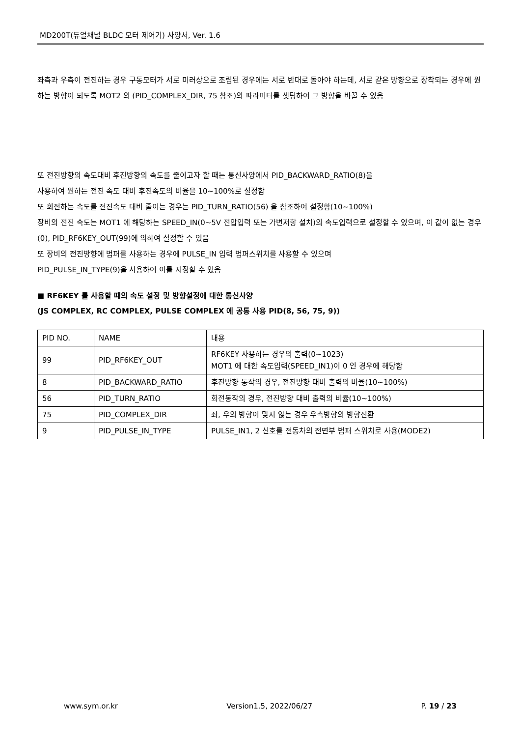MD200T(듀얼채널 BLDC 모터 제어기) 사양서, Ver. 1.6
좌측과 우측이 전진하는 경우 구동모터가 서로 미러상으로 조립된 경우에는 서로 반대로 돌아야 하는데, 서로 같은 방향으로 장착되는 경우에 원하는 방향이 되도록 MOT2 의 (PID_COMPLEX_DIR, 75 참조)의 파라미터를 셋팅하여 그 방향을 바꿀 수 있음
또 전진방향의 속도대비 후진방향의 속도를 줄이고자 할 때는 통신사양에서 PID_BACKWARD_RATIO(8)을
사용하여 원하는 전진 속도 대비 후진속도의 비율을 10~100%로 설정함
또 회전하는 속도를 전진속도 대비 줄이는 경우는 PID_TURN_RATIO(56) 을 참조하여 설정함(10~100%)
장비의 전진 속도는 MOT1 에 해당하는 SPEED_IN(0~5V 전압입력 또는 가변저항 설치)의 속도입력으로 설정할 수 있으며, 이 값이 없는 경우(0), PID_RF6KEY_OUT(99)에 의하여 설정할 수 있음
또 장비의 전진방향에 범퍼를 사용하는 경우에 PULSE_IN 입력 범퍼스위치를 사용할 수 있으며
PID_PULSE_IN_TYPE(9)을 사용하여 이를 지정할 수 있음
■ RF6KEY 를 사용할 때의 속도 설정 및 방향설정에 대한 통신사양
(JS COMPLEX, RC COMPLEX, PULSE COMPLEX 에 공통 사용 PID(8, 56, 75, 9))
| PID NO. | NAME | 내용 |
| 99 | PID_RF6KEY_OUT | RF6KEY 사용하는 경우의 출력(0~1023) MOT1 에 대한 속도입력(SPEED_IN1)이 0 인 경우에 해당함 |
| 8 | PID_BACKWARD_RATIO | 후진방향 동작의 경우, 전진방향 대비 출력의 비율(10~100%) |
| 56 | PID_TURN_RATIO | 회전동작의 경우, 전진방향 대비 출력의 비율(10~100%) |
| 75 | PID_COMPLEX_DIR | 좌, 우의 방향이 맞지 않는 경우 우측방향의 방향전환 |
| 9 | PID_PULSE_IN_TYPE | PULSE_IN1, 2 신호를 전동차의 전면부 범퍼 스위치로 사용(MODE2) |
www.sym.or.kr Version1.5, 2022/06/27 P. 19 / 23